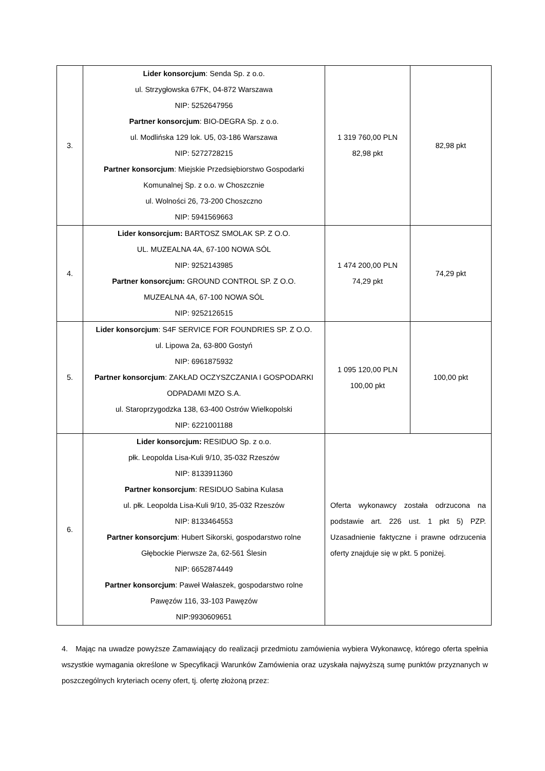| 3. | Lider konsorcjum : Senda Sp. z o.o. ul. Strzygłowska 67FK, 04-872 Warszawa NIP: 5252647956 Partner konsorcjum : BIO-DEGRA Sp. z o.o. ul. Modlińska 129 lok. U5, 03-186 Warszawa NIP: 5272728215 Partner konsorcjum : Miejskie Przedsiębiorstwo Gospodarki Komunalnej Sp. z o.o. w Choszcznie ul. Wolności 26, 73-200 Choszczno NIP: 5941569663 | 1 319 760,00 PLN 82,98 pkt | 82,98 pkt |
| 4. | Lider konsorcjum: BARTOSZ SMOLAK SP. Z O.O. UL. MUZEALNA 4A, 67-100 NOWA SÓL NIP: 9252143985 Partner konsorcjum: GROUND CONTROL SP. Z O.O. MUZEALNA 4A, 67-100 NOWA SÓL NIP: 9252126515 | 1 474 200,00 PLN 74,29 pkt | 74,29 pkt |
| 5. | Lider konsorcjum : S4F SERVICE FOR FOUNDRIES SP. Z O.O. ul. Lipowa 2a, 63-800 Gostyń NIP: 6961875932 Partner konsorcjum : ZAKŁAD OCZYSZCZANIA I GOSPODARKI ODPADAMI MZO S.A. ul. Staroprzygodzka 138, 63-400 Ostrów Wielkopolski NIP: 6221001188 | 1 095 120,00 PLN 100,00 pkt | 100,00 pkt |
| 6. | Lider konsorcjum: RESIDUO Sp. z o.o. płk. Leopolda Lisa-Kuli 9/10, 35-032 Rzeszów NIP: 8133911360 Partner konsorcjum : RESIDUO Sabina Kulasa ul. płk. Leopolda Lisa-Kuli 9/10, 35-032 Rzeszów NIP: 8133464553 Partner konsorcjum : Hubert Sikorski, gospodarstwo rolne Głębockie Pierwsze 2a, 62-561 Ślesin NIP: 6652874449 Partner konsorcjum : Paweł Wałaszek, gospodarstwo rolne Pawęzów 116, 33-103 Pawęzów NIP:9930609651 | Oferta wykonawcy została odrzucona na podstawie art. 226 ust. 1 pkt 5) PZP. Uzasadnienie faktyczne i prawne odrzucenia oferty znajduje się w pkt. 5 poniżej. | |
4. Mając na uwadze powyższe Zamawiający do realizacji przedmiotu zamówienia wybiera Wykonawcę, którego oferta spełnia wszystkie wymagania określone w Specyfikacji Warunków Zamówienia oraz uzyskała najwyższą sumę punktów przyznanych w poszczególnych kryteriach oceny ofert, tj. ofertę złożoną przez: